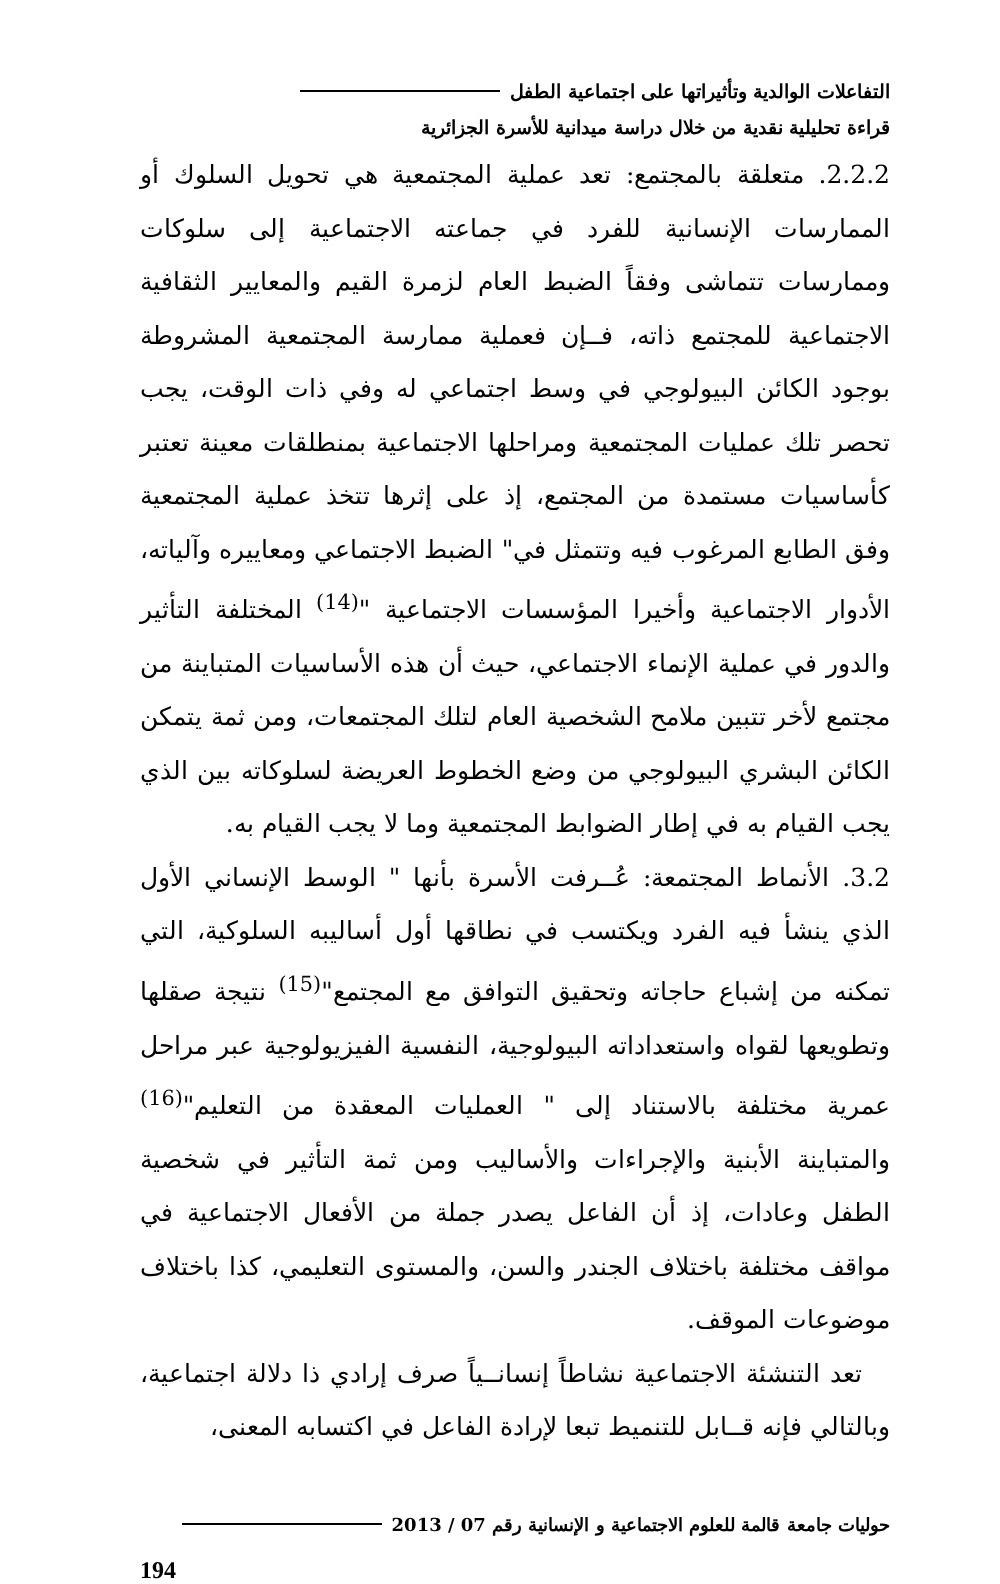التفاعلات الوالدية وتأثيراتها على اجتماعية الطفل
قراءة تحليلية نقدية من خلال دراسة ميدانية للأسرة الجزائرية
2.2.2. متعلقة بالمجتمع: تعد عملية المجتمعية هي تحويل السلوك أو الممارسات الإنسانية للفرد في جماعته الاجتماعية إلى سلوكات وممارسات تتماشى وفقاً الضبط العام لزمرة القيم والمعايير الثقافية الاجتماعية للمجتمع ذاته، فــإن فعملية ممارسة المجتمعية المشروطة بوجود الكائن البيولوجي في وسط اجتماعي له وفي ذات الوقت، يجب تحصر تلك عمليات المجتمعية ومراحلها الاجتماعية بمنطلقات معينة تعتبر كأساسيات مستمدة من المجتمع، إذ على إثرها تتخذ عملية المجتمعية وفق الطابع المرغوب فيه وتتمثل في" الضبط الاجتماعي ومعاييره وآلياته، الأدوار الاجتماعية وأخيرا المؤسسات الاجتماعية "<sup>(14)</sup> المختلفة التأثير والدور في عملية الإنماء الاجتماعي، حيث أن هذه الأساسيات المتباينة من مجتمع لأخر تتبين ملامح الشخصية العام لتلك المجتمعات، ومن ثمة يتمكن الكائن البشري البيولوجي من وضع الخطوط العريضة لسلوكاته بين الذي يجب القيام به في إطار الضوابط المجتمعية وما لا يجب القيام به.
3.2. الأنماط المجتمعة: عُــرفت الأسرة بأنها " الوسط الإنساني الأول الذي ينشأ فيه الفرد ويكتسب في نطاقها أول أساليبه السلوكية، التي تمكنه من إشباع حاجاته وتحقيق التوافق مع المجتمع"<sup>(15)</sup> نتيجة صقلها وتطويعها لقواه واستعداداته البيولوجية، النفسية الفيزيولوجية عبر مراحل عمرية مختلفة بالاستناد إلى " العمليات المعقدة من التعليم"<sup>(16)</sup> والمتباينة الأبنية والإجراءات والأساليب ومن ثمة التأثير في شخصية الطفل وعادات، إذ أن الفاعل يصدر جملة من الأفعال الاجتماعية في مواقف مختلفة باختلاف الجندر والسن، والمستوى التعليمي، كذا باختلاف موضوعات الموقف.
تعد التنشئة الاجتماعية نشاطاً إنسانــياً صرف إرادي ذا دلالة اجتماعية، وبالتالي فإنه قــابل للتنميط تبعا لإرادة الفاعل في اكتسابه المعنى،
حوليات جامعة قالمة للعلوم الاجتماعية و الإنسانية رقم 07 / 2013
194